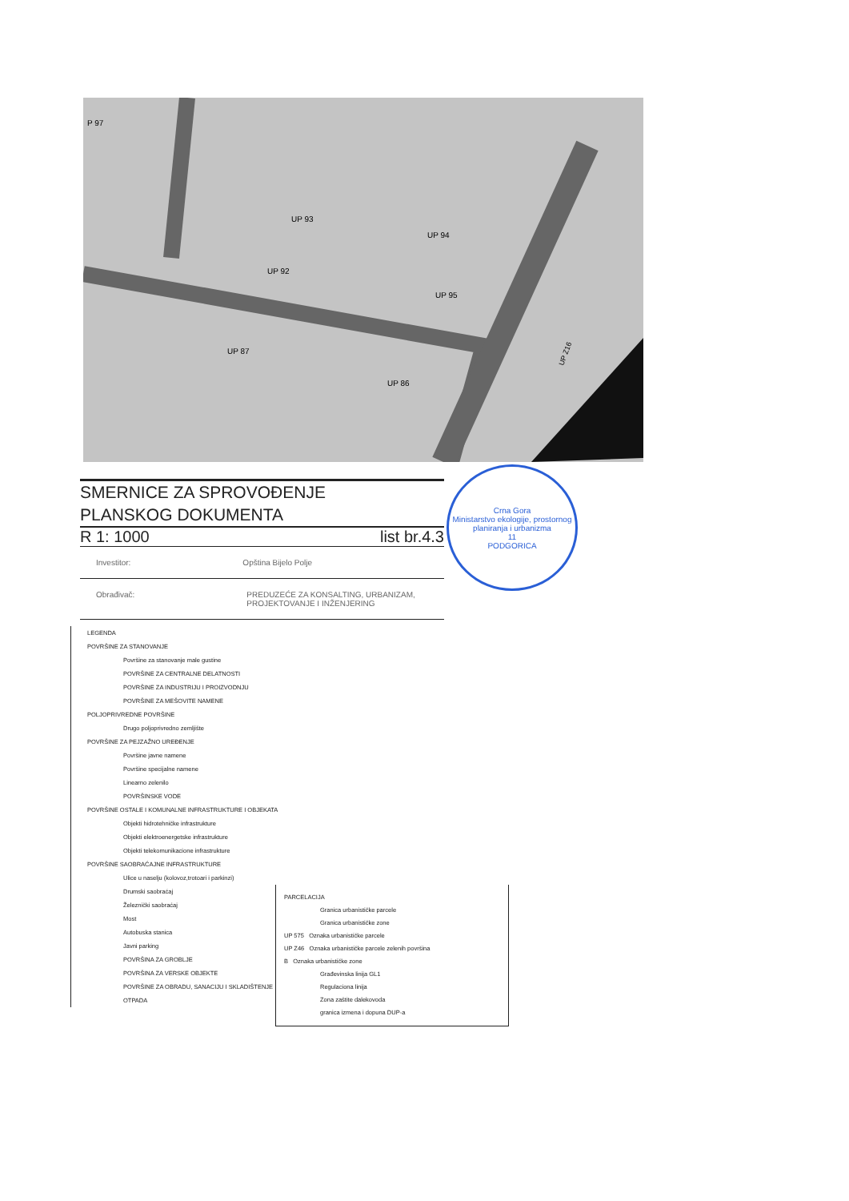UP 93
UP 94
UP 92
UP 95
UP 87
UP 86
P 97
UP Z16
SMERNICE ZA SPROVOĐENJE
PLANSKOG DOKUMENTA
R 1: 1000 list br.4.3
Investitor: Opština Bijelo Polje
Obrađivač: PREDUZEĆE ZA KONSALTING, URBANIZAM, PROJEKTOVANJE I INŽENJERING
Crna Gora
Ministarstvo ekologije, prostornog planiranja i urbanizma
11
PODGORICA
LEGENDA
POVRŠINE ZA STANOVANJE
Površine za stanovanje male gustine
POVRŠINE ZA CENTRALNE DELATNOSTI
POVRŠINE ZA INDUSTRIJU I PROIZVODNJU
POVRŠINE ZA MEŠOVITE NAMENE
POLJOPRIVREDNE POVRŠINE
Drugo poljoprivredno zemljište
POVRŠINE ZA PEJZAŽNO UREĐENJE
Površine javne namene
Površine specijalne namene
Linearno zelenilo
POVRŠINSKE VODE
POVRŠINE OSTALE I KOMUNALNE INFRASTRUKTURE I OBJEKATA
Objekti hidrotehničke infrastrukture
Objekti elektroenergetske infrastrukture
Objekti telekomunikacione infrastrukture
POVRŠINE SAOBRAĆAJNE INFRASTRUKTURE
Ulice u naselju (kolovoz,trotoari i parkinzi)
Drumski saobraćaj
Železnički saobraćaj
Most
Autobuska stanica
Javni parking
POVRŠINA ZA GROBLJE
POVRŠINA ZA VERSKE OBJEKTE
POVRŠINE ZA OBRADU, SANACIJU I SKLADIŠTENJE OTPADA
PARCELACIJA
Granica urbanističke parcele
Granica urbanističke zone
UP 575 Oznaka urbanističke parcele
UP Z46 Oznaka urbanističke parcele zelenih površina
B Oznaka urbanističke zone
Građevinska linija GL1
Regulaciona linija
Zona zaštite dalekovoda
granica izmena i dopuna DUP-a